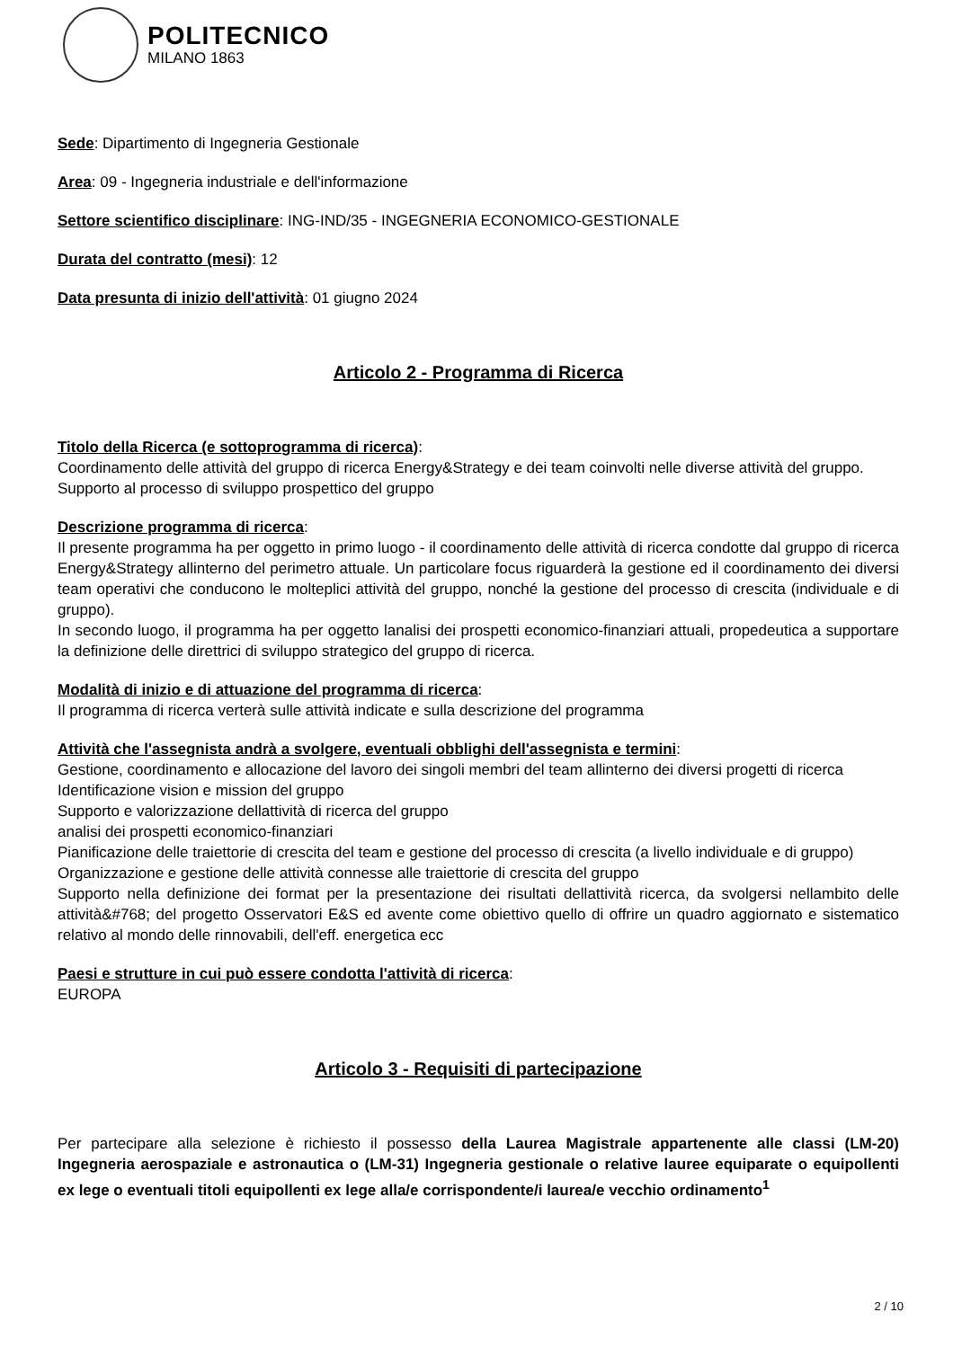POLITECNICO
MILANO 1863
Sede: Dipartimento di Ingegneria Gestionale
Area: 09 - Ingegneria industriale e dell'informazione
Settore scientifico disciplinare: ING-IND/35 - INGEGNERIA ECONOMICO-GESTIONALE
Durata del contratto (mesi): 12
Data presunta di inizio dell'attività: 01 giugno 2024
Articolo 2 - Programma di Ricerca
Titolo della Ricerca (e sottoprogramma di ricerca):
Coordinamento delle attività del gruppo di ricerca Energy&Strategy e dei team coinvolti nelle diverse attività del gruppo.
Supporto al processo di sviluppo prospettico del gruppo
Descrizione programma di ricerca:
Il presente programma ha per oggetto in primo luogo - il coordinamento delle attività di ricerca condotte dal gruppo di ricerca Energy&Strategy allinterno del perimetro attuale. Un particolare focus riguarderà la gestione ed il coordinamento dei diversi team operativi che conducono le molteplici attività del gruppo, nonché la gestione del processo di crescita (individuale e di gruppo).
In secondo luogo, il programma ha per oggetto lanalisi dei prospetti economico-finanziari attuali, propedeutica a supportare la definizione delle direttrici di sviluppo strategico del gruppo di ricerca.
Modalità di inizio e di attuazione del programma di ricerca:
Il programma di ricerca verterà sulle attività indicate e sulla descrizione del programma
Attività che l'assegnista andrà a svolgere, eventuali obblighi dell'assegnista e termini:
Gestione, coordinamento e allocazione del lavoro dei singoli membri del team allinterno dei diversi progetti di ricerca
Identificazione vision e mission del gruppo
Supporto e valorizzazione dellattività di ricerca del gruppo
analisi dei prospetti economico-finanziari
Pianificazione delle traiettorie di crescita del team e gestione del processo di crescita (a livello individuale e di gruppo)
Organizzazione e gestione delle attività connesse alle traiettorie di crescita del gruppo
Supporto nella definizione dei format per la presentazione dei risultati dellattività ricerca, da svolgersi nellambito delle attività&#768; del progetto Osservatori E&S ed avente come obiettivo quello di offrire un quadro aggiornato e sistematico relativo al mondo delle rinnovabili, dell'eff. energetica ecc
Paesi e strutture in cui può essere condotta l'attività di ricerca:
EUROPA
Articolo 3 - Requisiti di partecipazione
Per partecipare alla selezione è richiesto il possesso della Laurea Magistrale appartenente alle classi (LM-20) Ingegneria aerospaziale e astronautica o (LM-31) Ingegneria gestionale o relative lauree equiparate o equipollenti ex lege o eventuali titoli equipollenti ex lege alla/e corrispondente/i laurea/e vecchio ordinamento<sup>1</sup>
2 / 10